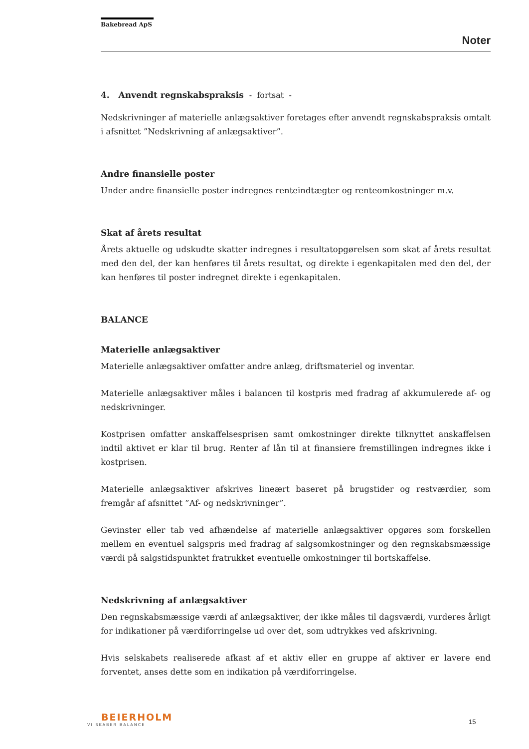Bakebread ApS
Noter
4. Anvendt regnskabspraksis - fortsat -
Nedskrivninger af materielle anlægsaktiver foretages efter anvendt regnskabspraksis omtalt i afsnittet ”Nedskrivning af anlægsaktiver”.
Andre finansielle poster
Under andre finansielle poster indregnes renteindtægter og renteomkostninger m.v.
Skat af årets resultat
Årets aktuelle og udskudte skatter indregnes i resultatopgørelsen som skat af årets resultat med den del, der kan henføres til årets resultat, og direkte i egenkapitalen med den del, der kan henføres til poster indregnet direkte i egenkapitalen.
BALANCE
Materielle anlægsaktiver
Materielle anlægsaktiver omfatter andre anlæg, driftsmateriel og inventar.
Materielle anlægsaktiver måles i balancen til kostpris med fradrag af akkumulerede af- og nedskrivninger.
Kostprisen omfatter anskaffelsesprisen samt omkostninger direkte tilknyttet anskaffelsen indtil aktivet er klar til brug. Renter af lån til at finansiere fremstillingen indregnes ikke i kostprisen.
Materielle anlægsaktiver afskrives lineært baseret på brugstider og restværdier, som fremgår af afsnittet ”Af- og nedskrivninger”.
Gevinster eller tab ved afhændelse af materielle anlægsaktiver opgøres som forskellen mellem en eventuel salgspris med fradrag af salgsomkostninger og den regnskabsmæssige værdi på salgstidspunktet fratrukket eventuelle omkostninger til bortskaffelse.
Nedskrivning af anlægsaktiver
Den regnskabsmæssige værdi af anlægsaktiver, der ikke måles til dagsværdi, vurderes årligt for indikationer på værdiforringelse ud over det, som udtrykkes ved afskrivning.
Hvis selskabets realiserede afkast af et aktiv eller en gruppe af aktiver er lavere end forventet, anses dette som en indikation på værdiforringelse.
BEIERHOLM
VI SKABER BALANCE
15